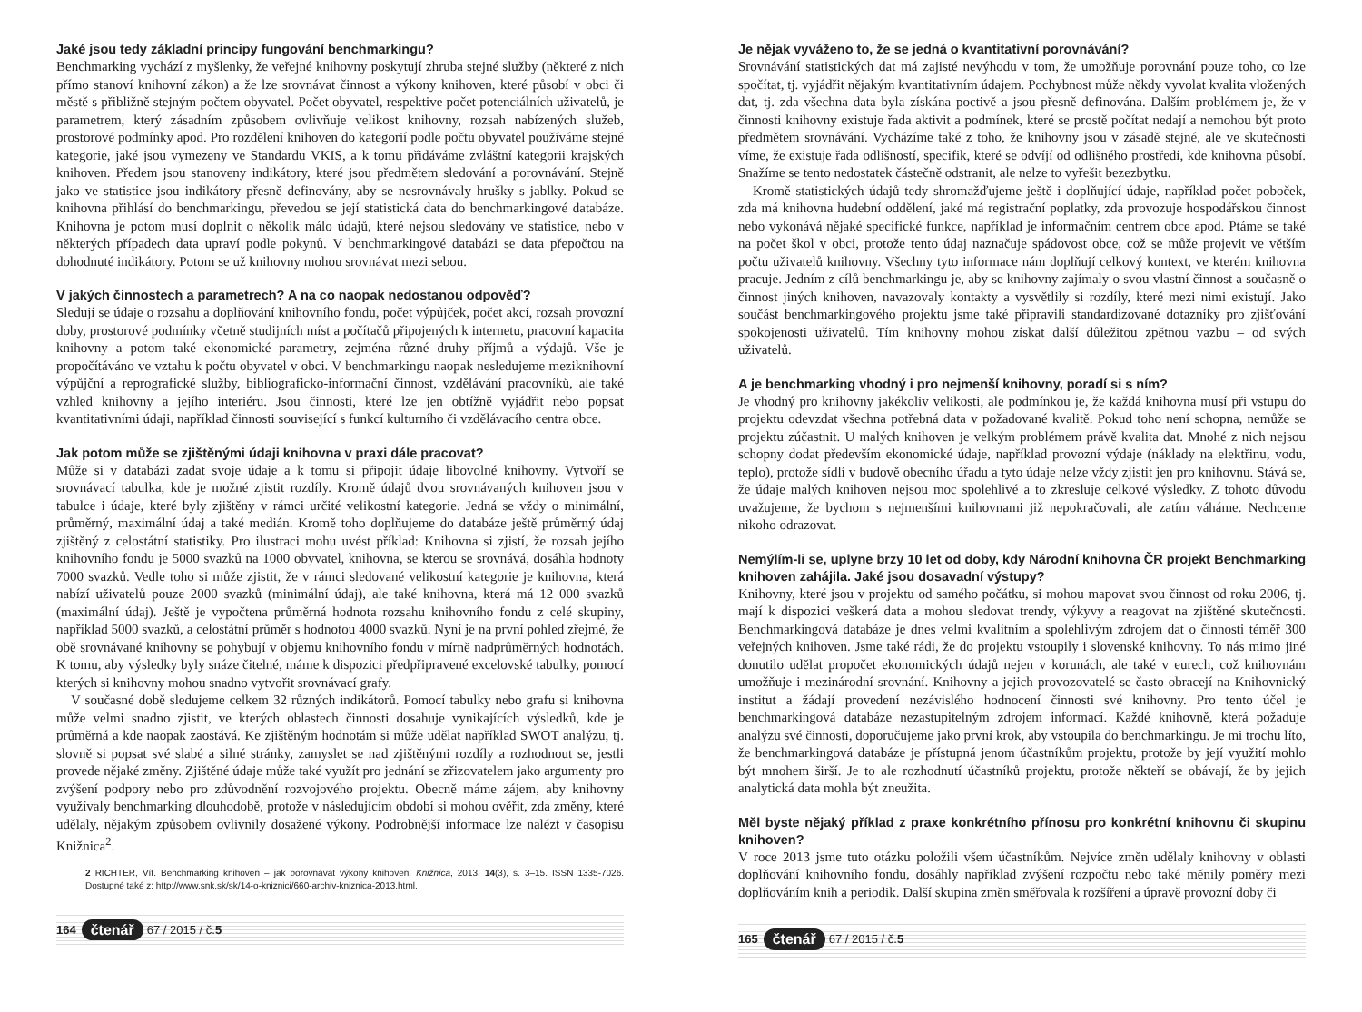Jaké jsou tedy základní principy fungování benchmarkingu?
Benchmarking vychází z myšlenky, že veřejné knihovny poskytují zhruba stejné služby (některé z nich přímo stanoví knihovní zákon) a že lze srovnávat činnost a výkony knihoven, které působí v obci či městě s přibližně stejným počtem obyvatel. Počet obyvatel, respektive počet potenciálních uživatelů, je parametrem, který zásadním způsobem ovlivňuje velikost knihovny, rozsah nabízených služeb, prostorové podmínky apod. Pro rozdělení knihoven do kategorií podle počtu obyvatel používáme stejné kategorie, jaké jsou vymezeny ve Standardu VKIS, a k tomu přidáváme zvláštní kategorii krajských knihoven. Předem jsou stanoveny indikátory, které jsou předmětem sledování a porovnávání. Stejně jako ve statistice jsou indikátory přesně definovány, aby se nesrovnávaly hrušky s jablky. Pokud se knihovna přihlásí do benchmarkingu, převedou se její statistická data do benchmarkingové databáze. Knihovna je potom musí doplnit o několik málo údajů, které nejsou sledovány ve statistice, nebo v některých případech data upraví podle pokynů. V benchmarkingové databázi se data přepočtou na dohodnuté indikátory. Potom se už knihovny mohou srovnávat mezi sebou.
V jakých činnostech a parametrech? A na co naopak nedostanou odpověď?
Sledují se údaje o rozsahu a doplňování knihovního fondu, počet výpůjček, počet akcí, rozsah provozní doby, prostorové podmínky včetně studijních míst a počítačů připojených k internetu, pracovní kapacita knihovny a potom také ekonomické parametry, zejména různé druhy příjmů a výdajů. Vše je propočítáváno ve vztahu k počtu obyvatel v obci. V benchmarkingu naopak nesledujeme meziknihovní výpůjční a reprografické služby, bibliograficko-informační činnost, vzdělávání pracovníků, ale také vzhled knihovny a jejího interiéru. Jsou činnosti, které lze jen obtížně vyjádřit nebo popsat kvantitativními údaji, například činnosti související s funkcí kulturního či vzdělávacího centra obce.
Jak potom může se zjištěnými údaji knihovna v praxi dále pracovat?
Může si v databázi zadat svoje údaje a k tomu si připojit údaje libovolné knihovny. Vytvoří se srovnávací tabulka, kde je možné zjistit rozdíly. Kromě údajů dvou srovnávaných knihoven jsou v tabulce i údaje, které byly zjištěny v rámci určité velikostní kategorie. Jedná se vždy o minimální, průměrný, maximální údaj a také medián. Kromě toho doplňujeme do databáze ještě průměrný údaj zjištěný z celostátní statistiky. Pro ilustraci mohu uvést příklad: Knihovna si zjistí, že rozsah jejího knihovního fondu je 5000 svazků na 1000 obyvatel, knihovna, se kterou se srovnává, dosáhla hodnoty 7000 svazků. Vedle toho si může zjistit, že v rámci sledované velikostní kategorie je knihovna, která nabízí uživatelů pouze 2000 svazků (minimální údaj), ale také knihovna, která má 12 000 svazků (maximální údaj). Ještě je vypočtena průměrná hodnota rozsahu knihovního fondu z celé skupiny, například 5000 svazků, a celostátní průměr s hodnotou 4000 svazků. Nyní je na první pohled zřejmé, že obě srovnávané knihovny se pohybují v objemu knihovního fondu v mírně nadprůměrných hodnotách. K tomu, aby výsledky byly snáze čitelné, máme k dispozici předpřipravené excelovské tabulky, pomocí kterých si knihovny mohou snadno vytvořit srovnávací grafy.
V současné době sledujeme celkem 32 různých indikátorů. Pomocí tabulky nebo grafu si knihovna může velmi snadno zjistit, ve kterých oblastech činnosti dosahuje vynikajících výsledků, kde je průměrná a kde naopak zaostává. Ke zjištěným hodnotám si může udělat například SWOT analýzu, tj. slovně si popsat své slabé a silné stránky, zamyslet se nad zjištěnými rozdíly a rozhodnout se, jestli provede nějaké změny. Zjištěné údaje může také využít pro jednání se zřizovatelem jako argumenty pro zvýšení podpory nebo pro zdůvodnění rozvojového projektu. Obecně máme zájem, aby knihovny využívaly benchmarking dlouhodobě, protože v následujícím období si mohou ověřit, zda změny, které udělaly, nějakým způsobem ovlivnily dosažené výkony. Podrobnější informace lze nalézt v časopisu Knižnica<sup>2</sup>.
2 RICHTER, Vít. Benchmarking knihoven – jak porovnávat výkony knihoven. Knižnica, 2013, 14(3), s. 3–15. ISSN 1335-7026. Dostupné také z: http://www.snk.sk/sk/14-o-kniznici/660-archiv-kniznica-2013.html.
164 čtenář 67 / 2015 / č. 5
Je nějak vyváženo to, že se jedná o kvantitativní porovnávání?
Srovnávání statistických dat má zajisté nevýhodu v tom, že umožňuje porovnání pouze toho, co lze spočítat, tj. vyjádřit nějakým kvantitativním údajem. Pochybnost může někdy vyvolat kvalita vložených dat, tj. zda všechna data byla získána poctivě a jsou přesně definována. Dalším problémem je, že v činnosti knihovny existuje řada aktivit a podmínek, které se prostě počítat nedají a nemohou být proto předmětem srovnávání. Vycházíme také z toho, že knihovny jsou v zásadě stejné, ale ve skutečnosti víme, že existuje řada odlišností, specifik, které se odvíjí od odlišného prostředí, kde knihovna působí. Snažíme se tento nedostatek částečně odstranit, ale nelze to vyřešit bezezbytku.
Kromě statistických údajů tedy shromažďujeme ještě i doplňující údaje, například počet poboček, zda má knihovna hudební oddělení, jaké má registrační poplatky, zda provozuje hospodářskou činnost nebo vykonává nějaké specifické funkce, například je informačním centrem obce apod. Ptáme se také na počet škol v obci, protože tento údaj naznačuje spádovost obce, což se může projevit ve větším počtu uživatelů knihovny. Všechny tyto informace nám doplňují celkový kontext, ve kterém knihovna pracuje. Jedním z cílů benchmarkingu je, aby se knihovny zajímaly o svou vlastní činnost a současně o činnost jiných knihoven, navazovaly kontakty a vysvětlily si rozdíly, které mezi nimi existují. Jako součást benchmarkingového projektu jsme také připravili standardizované dotazníky pro zjišťování spokojenosti uživatelů. Tím knihovny mohou získat další důležitou zpětnou vazbu – od svých uživatelů.
A je benchmarking vhodný i pro nejmenší knihovny, poradí si s ním?
Je vhodný pro knihovny jakékoliv velikosti, ale podmínkou je, že každá knihovna musí při vstupu do projektu odevzdat všechna potřebná data v požadované kvalitě. Pokud toho není schopna, nemůže se projektu zúčastnit. U malých knihoven je velkým problémem právě kvalita dat. Mnohé z nich nejsou schopny dodat především ekonomické údaje, například provozní výdaje (náklady na elektřinu, vodu, teplo), protože sídlí v budově obecního úřadu a tyto údaje nelze vždy zjistit jen pro knihovnu. Stává se, že údaje malých knihoven nejsou moc spolehlivé a to zkresluje celkové výsledky. Z tohoto důvodu uvažujeme, že bychom s nejmenšími knihovnami již nepokračovali, ale zatím váháme. Nechceme nikoho odrazovat.
Nemýlím-li se, uplyne brzy 10 let od doby, kdy Národní knihovna ČR projekt Benchmarking knihoven zahájila. Jaké jsou dosavadní výstupy?
Knihovny, které jsou v projektu od samého počátku, si mohou mapovat svou činnost od roku 2006, tj. mají k dispozici veškerá data a mohou sledovat trendy, výkyvy a reagovat na zjištěné skutečnosti. Benchmarkingová databáze je dnes velmi kvalitním a spolehlivým zdrojem dat o činnosti téměř 300 veřejných knihoven. Jsme také rádi, že do projektu vstoupily i slovenské knihovny. To nás mimo jiné donutilo udělat propočet ekonomických údajů nejen v korunách, ale také v eurech, což knihovnám umožňuje i mezinárodní srovnání. Knihovny a jejich provozovatelé se často obracejí na Knihovnický institut a žádají provedení nezávislého hodnocení činnosti své knihovny. Pro tento účel je benchmarkingová databáze nezastupitelným zdrojem informací. Každé knihovně, která požaduje analýzu své činnosti, doporučujeme jako první krok, aby vstoupila do benchmarkingu. Je mi trochu líto, že benchmarkingová databáze je přístupná jenom účastníkům projektu, protože by její využití mohlo být mnohem širší. Je to ale rozhodnutí účastníků projektu, protože někteří se obávají, že by jejich analytická data mohla být zneužita.
Měl byste nějaký příklad z praxe konkrétního přínosu pro konkrétní knihovnu či skupinu knihoven?
V roce 2013 jsme tuto otázku položili všem účastníkům. Nejvíce změn udělaly knihovny v oblasti doplňování knihovního fondu, dosáhly například zvýšení rozpočtu nebo také měnily poměry mezi doplňováním knih a periodik. Další skupina změn směřovala k rozšíření a úpravě provozní doby či
165 čtenář 67 / 2015 / č. 5